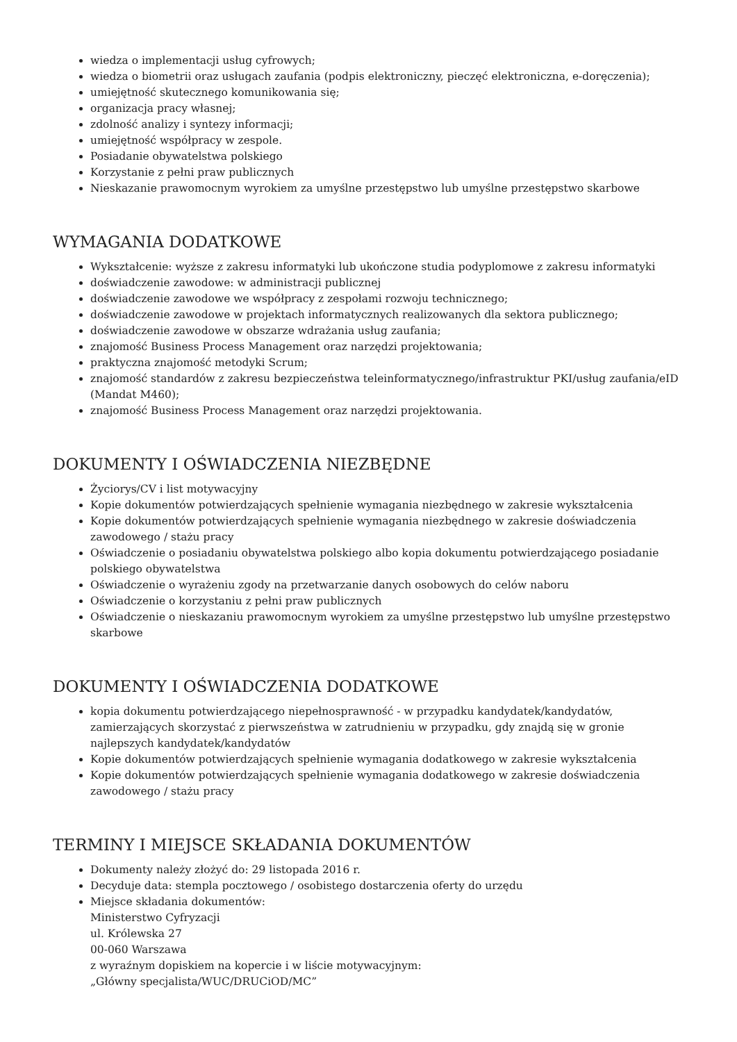wiedza o implementacji usług cyfrowych;
wiedza o biometrii oraz usługach zaufania (podpis elektroniczny, pieczęć elektroniczna, e-doręczenia);
umiejętność skutecznego komunikowania się;
organizacja pracy własnej;
zdolność analizy i syntezy informacji;
umiejętność współpracy w zespole.
Posiadanie obywatelstwa polskiego
Korzystanie z pełni praw publicznych
Nieskazanie prawomocnym wyrokiem za umyślne przestępstwo lub umyślne przestępstwo skarbowe
WYMAGANIA DODATKOWE
Wykształcenie: wyższe z zakresu informatyki lub ukończone studia podyplomowe z zakresu informatyki
doświadczenie zawodowe: w administracji publicznej
doświadczenie zawodowe we współpracy z zespołami rozwoju technicznego;
doświadczenie zawodowe w projektach informatycznych realizowanych dla sektora publicznego;
doświadczenie zawodowe w obszarze wdrażania usług zaufania;
znajomość Business Process Management oraz narzędzi projektowania;
praktyczna znajomość metodyki Scrum;
znajomość standardów z zakresu bezpieczeństwa teleinformatycznego/infrastruktur PKI/usług zaufania/eID (Mandat M460);
znajomość Business Process Management oraz narzędzi projektowania.
DOKUMENTY I OŚWIADCZENIA NIEZBĘDNE
Życiorys/CV i list motywacyjny
Kopie dokumentów potwierdzających spełnienie wymagania niezbędnego w zakresie wykształcenia
Kopie dokumentów potwierdzających spełnienie wymagania niezbędnego w zakresie doświadczenia zawodowego / stażu pracy
Oświadczenie o posiadaniu obywatelstwa polskiego albo kopia dokumentu potwierdzającego posiadanie polskiego obywatelstwa
Oświadczenie o wyrażeniu zgody na przetwarzanie danych osobowych do celów naboru
Oświadczenie o korzystaniu z pełni praw publicznych
Oświadczenie o nieskazaniu prawomocnym wyrokiem za umyślne przestępstwo lub umyślne przestępstwo skarbowe
DOKUMENTY I OŚWIADCZENIA DODATKOWE
kopia dokumentu potwierdzającego niepełnosprawność - w przypadku kandydatek/kandydatów, zamierzających skorzystać z pierwszeństwa w zatrudnieniu w przypadku, gdy znajdą się w gronie najlepszych kandydatek/kandydatów
Kopie dokumentów potwierdzających spełnienie wymagania dodatkowego w zakresie wykształcenia
Kopie dokumentów potwierdzających spełnienie wymagania dodatkowego w zakresie doświadczenia zawodowego / stażu pracy
TERMINY I MIEJSCE SKŁADANIA DOKUMENTÓW
Dokumenty należy złożyć do: 29 listopada 2016 r.
Decyduje data: stempla pocztowego / osobistego dostarczenia oferty do urzędu
Miejsce składania dokumentów:
Ministerstwo Cyfryzacji
ul. Królewska 27
00-060 Warszawa
z wyraźnym dopiskiem na kopercie i w liście motywacyjnym:
„Główny specjalista/WUC/DRUCiOD/MC”